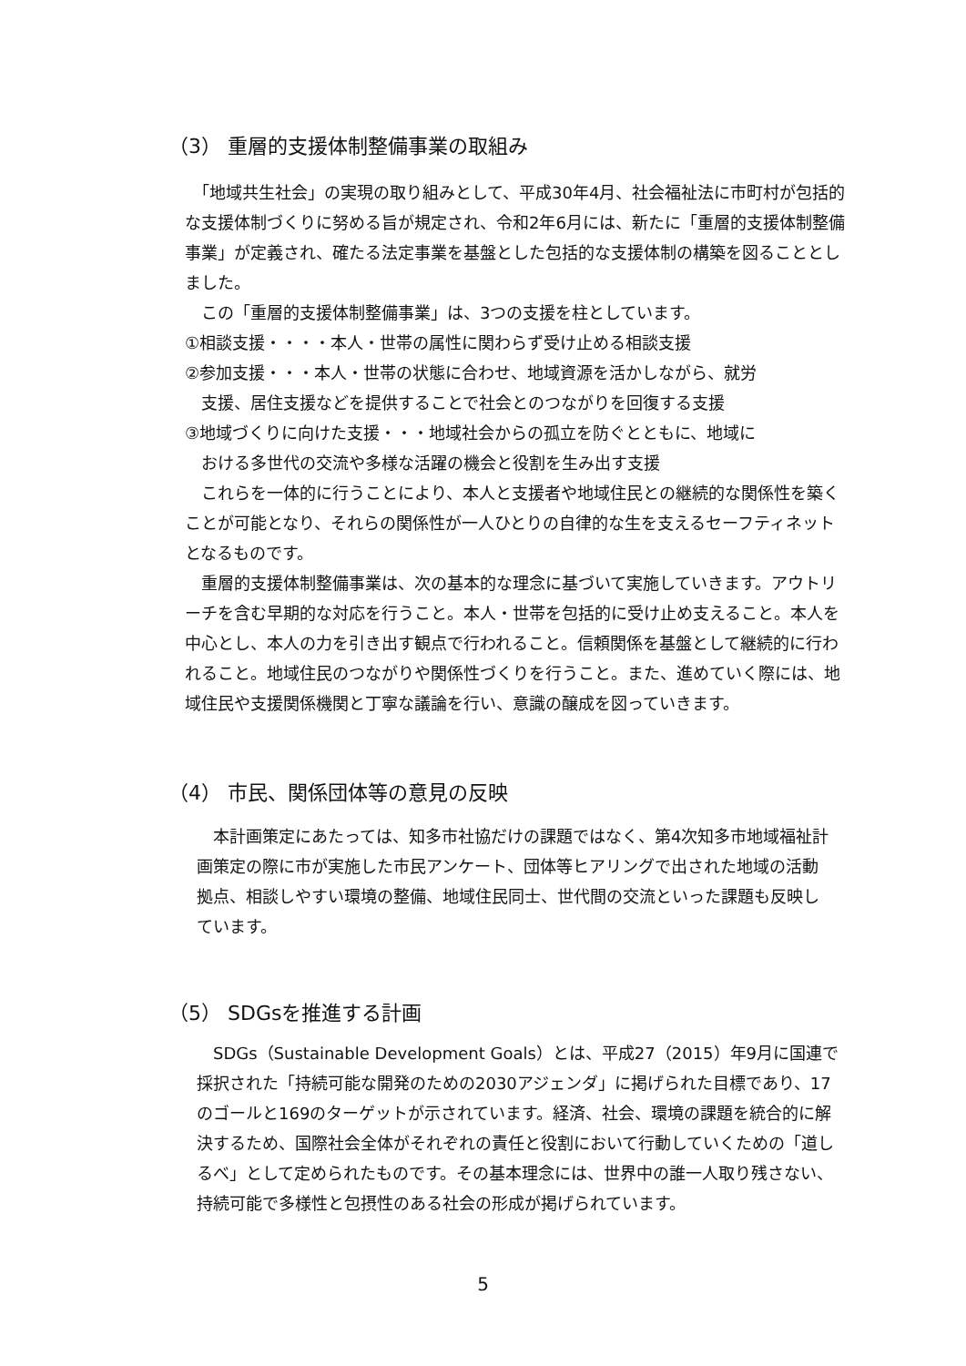（3） 重層的支援体制整備事業の取組み
　「地域共生社会」の実現の取り組みとして、平成30年4月、社会福祉法に市町村が包括的な支援体制づくりに努める旨が規定され、令和2年6月には、新たに「重層的支援体制整備事業」が定義され、確たる法定事業を基盤とした包括的な支援体制の構築を図ることとしました。
　この「重層的支援体制整備事業」は、3つの支援を柱としています。
①相談支援・・・・本人・世帯の属性に関わらず受け止める相談支援
②参加支援・・・本人・世帯の状態に合わせ、地域資源を活かしながら、就労
　支援、居住支援などを提供することで社会とのつながりを回復する支援
③地域づくりに向けた支援・・・地域社会からの孤立を防ぐとともに、地域に
　おける多世代の交流や多様な活躍の機会と役割を生み出す支援
　これらを一体的に行うことにより、本人と支援者や地域住民との継続的な関係性を築くことが可能となり、それらの関係性が一人ひとりの自律的な生を支えるセーフティネットとなるものです。
　重層的支援体制整備事業は、次の基本的な理念に基づいて実施していきます。アウトリーチを含む早期的な対応を行うこと。本人・世帯を包括的に受け止め支えること。本人を中心とし、本人の力を引き出す観点で行われること。信頼関係を基盤として継続的に行われること。地域住民のつながりや関係性づくりを行うこと。また、進めていく際には、地域住民や支援関係機関と丁寧な議論を行い、意識の醸成を図っていきます。
（4） 市民、関係団体等の意見の反映
　本計画策定にあたっては、知多市社協だけの課題ではなく、第4次知多市地域福祉計画策定の際に市が実施した市民アンケート、団体等ヒアリングで出された地域の活動拠点、相談しやすい環境の整備、地域住民同士、世代間の交流といった課題も反映しています。
（5） SDGsを推進する計画
　SDGs（Sustainable Development Goals）とは、平成27（2015）年9月に国連で採択された「持続可能な開発のための2030アジェンダ」に掲げられた目標であり、17のゴールと169のターゲットが示されています。経済、社会、環境の課題を統合的に解決するため、国際社会全体がそれぞれの責任と役割において行動していくための「道しるべ」として定められたものです。その基本理念には、世界中の誰一人取り残さない、持続可能で多様性と包摂性のある社会の形成が掲げられています。
5